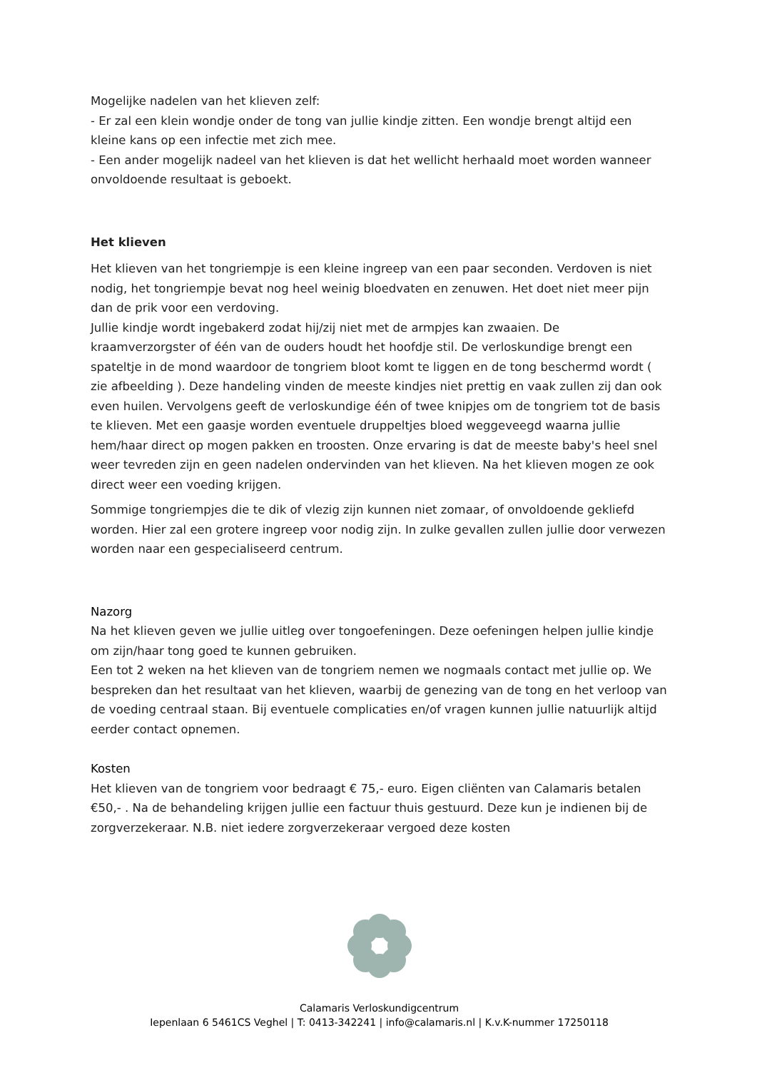Mogelijke nadelen van het klieven zelf:
- Er zal een klein wondje onder de tong van jullie kindje zitten. Een wondje brengt altijd een kleine kans op een infectie met zich mee.
- Een ander mogelijk nadeel van het klieven is dat het wellicht herhaald moet worden wanneer onvoldoende resultaat is geboekt.
Het klieven
Het klieven van het tongriempje is een kleine ingreep van een paar seconden. Verdoven is niet nodig, het tongriempje bevat nog heel weinig bloedvaten en zenuwen. Het doet niet meer pijn dan de prik voor een verdoving.
Jullie kindje wordt ingebakerd zodat hij/zij niet met de armpjes kan zwaaien. De kraamverzorgster of één van de ouders houdt het hoofdje stil. De verloskundige brengt een spateltje in de mond waardoor de tongriem bloot komt te liggen en de tong beschermd wordt ( zie afbeelding ). Deze handeling vinden de meeste kindjes niet prettig en vaak zullen zij dan ook even huilen. Vervolgens geeft de verloskundige één of twee knipjes om de tongriem tot de basis te klieven. Met een gaasje worden eventuele druppeltjes bloed weggeveegd waarna jullie hem/haar direct op mogen pakken en troosten. Onze ervaring is dat de meeste baby's heel snel weer tevreden zijn en geen nadelen ondervinden van het klieven. Na het klieven mogen ze ook direct weer een voeding krijgen.
Sommige tongriempjes die te dik of vlezig zijn kunnen niet zomaar, of onvoldoende gekliefd worden. Hier zal een grotere ingreep voor nodig zijn. In zulke gevallen zullen jullie door verwezen worden naar een gespecialiseerd centrum.
Nazorg
Na het klieven geven we jullie uitleg over tongoefeningen. Deze oefeningen helpen jullie kindje om zijn/haar tong goed te kunnen gebruiken.
Een tot 2 weken na het klieven van de tongriem nemen we nogmaals contact met jullie op. We bespreken dan het resultaat van het klieven, waarbij de genezing van de tong en het verloop van de voeding centraal staan. Bij eventuele complicaties en/of vragen kunnen jullie natuurlijk altijd eerder contact opnemen.
Kosten
Het klieven van de tongriem voor bedraagt € 75,- euro. Eigen cliënten van Calamaris betalen €50,- . Na de behandeling krijgen jullie een factuur thuis gestuurd. Deze kun je indienen bij de zorgverzekeraar. N.B. niet iedere zorgverzekeraar vergoed deze kosten
Calamaris Verloskundigcentrum
Iepenlaan 6 5461CS Veghel | T: 0413-342241 | info@calamaris.nl | K.v.K-nummer 17250118